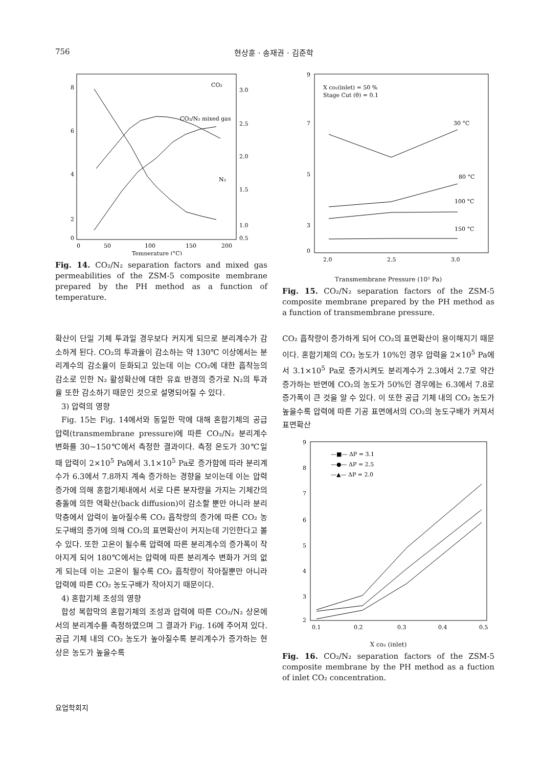756 현상훈 · 송재권 · 김준학
8
6
4
2
0
0
50
100
150
200
3.0
2.5
2.0
1.5
1.0
0.5
CO₂
CO₂/N₂ mixed gas
N₂
Temperature (°C)
Fig. 14. CO₂/N₂ separation factors and mixed gas permeabilities of the ZSM-5 composite membrane prepared by the PH method as a function of temperature.
X co₂(inlet) = 50 %
Stage Cut (θ) = 0.1
30 °C
80 °C
100 °C
150 °C
9
7
5
3
0
2.0
2.5
3.0
Transmembrane Pressure (10⁵ Pa)
Fig. 15. CO₂/N₂ separation factors of the ZSM-5 composite membrane prepared by the PH method as a function of transmembrane pressure.
확산이 단일 기체 투과일 경우보다 커지게 되므로 분리계수가 감소하게 된다. CO₂의 투과율이 감소하는 약 130℃ 이상에서는 분리계수의 감소율이 둔화되고 있는데 이는 CO₂에 대한 흡착능의 감소로 인한 N₂ 활성확산에 대한 유효 반경의 증가로 N₂의 투과율 또한 감소하기 때문인 것으로 설명되어질 수 있다.
3) 압력의 영향
Fig. 15는 Fig. 14에서와 동일한 막에 대해 혼합기체의 공급 압력(transmembrane pressure)에 따른 CO₂/N₂ 분리계수 변화를 30~150℃에서 측정한 결과이다. 측정 온도가 30℃일 때 압력이 2×10<sup>5</sup> Pa에서 3.1×10<sup>5</sup> Pa로 증가함에 따라 분리계수가 6.3에서 7.8까지 계속 증가하는 경향을 보이는데 이는 압력 증가에 의해 혼합기체내에서 서로 다른 분자량을 가지는 기체간의 충돌에 의한 역확산(back diffusion)이 감소할 뿐만 아니라 분리막층에서 압력이 높아질수록 CO₂ 흡착량의 증가에 따른 CO₂ 농도구배의 증가에 의해 CO₂의 표면확산이 커지는데 기인한다고 볼 수 있다. 또한 고온이 될수록 압력에 따른 분리계수의 증가폭이 작아지게 되어 180℃에서는 압력에 따른 분리계수 변화가 거의 없게 되는데 이는 고온이 될수록 CO₂ 흡착량이 작아질뿐만 아니라 압력에 따른 CO₂ 농도구배가 작아지기 때문이다.
4) 혼합기체 조성의 영향
합성 복합막의 혼합기체의 조성과 압력에 따른 CO₂/N₂ 상온에서의 분리계수를 측정하였으며 그 결과가 Fig. 16에 주어져 있다. 공급 기체 내의 CO₂ 농도가 높아질수록 분리계수가 증가하는 현상은 농도가 높을수록
CO₂ 흡착량이 증가하게 되어 CO₂의 표면확산이 용이해지기 때문이다. 혼합기체의 CO₂ 농도가 10%인 경우 압력을 2×10<sup>5</sup> Pa에서 3.1×10<sup>5</sup> Pa로 증가시켜도 분리계수가 2.3에서 2.7로 약간 증가하는 반면에 CO₂의 농도가 50%인 경우에는 6.3에서 7.8로 증가폭이 큰 것을 알 수 있다. 이 또한 공급 기체 내의 CO₂ 농도가 높을수록 압력에 따른 기공 표면에서의 CO₂의 농도구배가 커져서 표면확산
—■— ΔP = 3.1
—●— ΔP = 2.5
—▲— ΔP = 2.0
9
8
7
6
5
4
3
2
0.1
0.2
0.3
0.4
0.5
X co₂ (inlet)
Fig. 16. CO₂/N₂ separation factors of the ZSM-5 composite membrane by the PH method as a fuction of inlet CO₂ concentration.
요업학회지